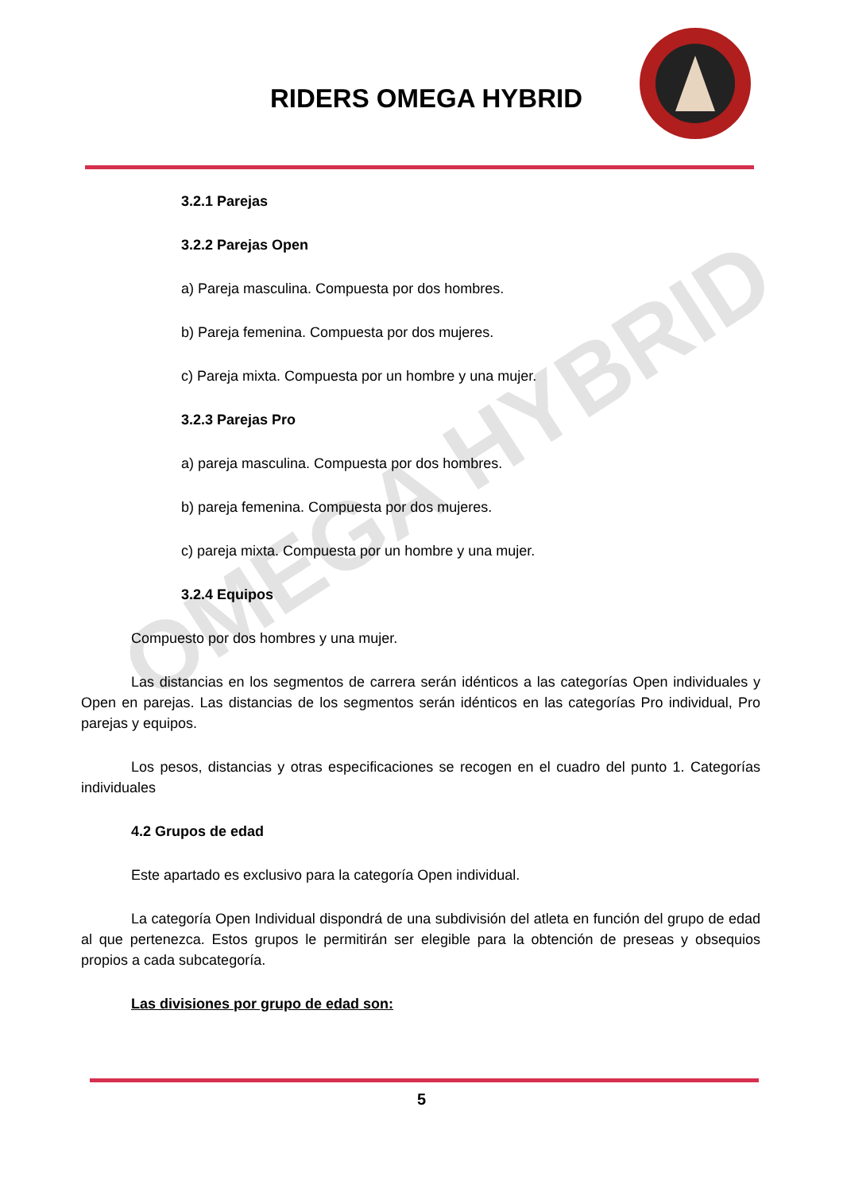RIDERS OMEGA HYBRID
OMEGA HYBRID
3.2.1 Parejas
3.2.2 Parejas Open
a) Pareja masculina. Compuesta por dos hombres.
b) Pareja femenina. Compuesta por dos mujeres.
c) Pareja mixta. Compuesta por un hombre y una mujer.
3.2.3 Parejas Pro
a) pareja masculina. Compuesta por dos hombres.
b) pareja femenina. Compuesta por dos mujeres.
c) pareja mixta. Compuesta por un hombre y una mujer.
3.2.4 Equipos
Compuesto por dos hombres y una mujer.
Las distancias en los segmentos de carrera serán idénticos a las categorías Open individuales y Open en parejas. Las distancias de los segmentos serán idénticos en las categorías Pro individual, Pro parejas y equipos.
Los pesos, distancias y otras especificaciones se recogen en el cuadro del punto 1. Categorías individuales
4.2 Grupos de edad
Este apartado es exclusivo para la categoría Open individual.
La categoría Open Individual dispondrá de una subdivisión del atleta en función del grupo de edad al que pertenezca. Estos grupos le permitirán ser elegible para la obtención de preseas y obsequios propios a cada subcategoría.
Las divisiones por grupo de edad son:
5